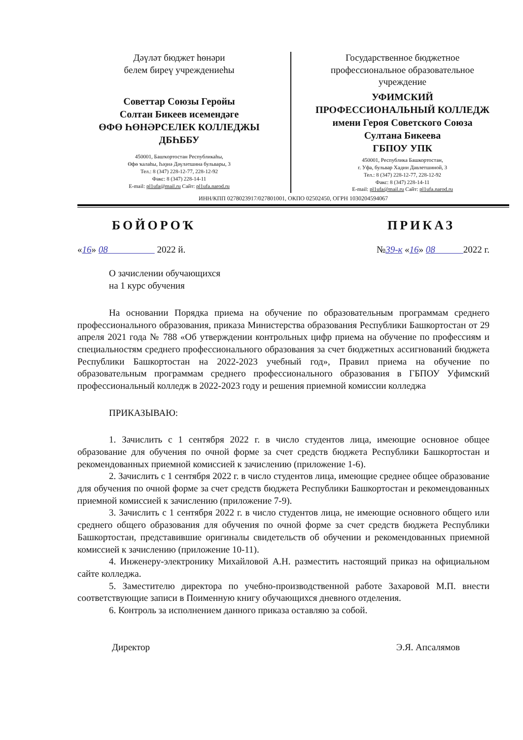Дәүләт бюджет һөнәри
белем биреү учреждениеһы
Советтар Союзы Геройы
Солтан Бикеев исемендәге
ӨФӨ ҺӨНӘРСЕЛЕК КОЛЛЕДЖЫ
ДБҺББУ
450001, Башҡортостан Республикаһы,
Өфө ҡалаһы, Һәҙиә Дәүләтшина бульвары, 3
Тел.: 8 (347) 228-12-77, 228-12-92
Факс: 8 (347) 228-14-11
E-mail: pl1ufa@mail.ru Сайт: pl1ufa.narod.ru
Государственное бюджетное
профессиональное образовательное
учреждение
УФИМСКИЙ
ПРОФЕССИОНАЛЬНЫЙ КОЛЛЕДЖ
имени Героя Советского Союза
Султана Бикеева
ГБПОУ УПК
450001, Республика Башкортостан,
г. Уфа, бульвар Хадии Давлетшиной, 3
Тел.: 8 (347) 228-12-77, 228-12-92
Факс: 8 (347) 228-14-11
E-mail: pl1ufa@mail.ru Сайт: pl1ufa.narod.ru
ИНН/КПП 0278023917/027801001, ОКПО 02502450, ОГРН 1030204594067
БОЙОРОҠ ПРИКАЗ
«16» 08 2022 й. №39-к «16» 08 2022 г.
О зачислении обучающихся
на 1 курс обучения
На основании Порядка приема на обучение по образовательным программам среднего профессионального образования, приказа Министерства образования Республики Башкортостан от 29 апреля 2021 года № 788 «Об утверждении контрольных цифр приема на обучение по профессиям и специальностям среднего профессионального образования за счет бюджетных ассигнований бюджета Республики Башкортостан на 2022-2023 учебный год», Правил приема на обучение по образовательным программам среднего профессионального образования в ГБПОУ Уфимский профессиональный колледж в 2022-2023 году и решения приемной комиссии колледжа
ПРИКАЗЫВАЮ:
1. Зачислить с 1 сентября 2022 г. в число студентов лица, имеющие основное общее образование для обучения по очной форме за счет средств бюджета Республики Башкортостан и рекомендованных приемной комиссией к зачислению (приложение 1-6).
2. Зачислить с 1 сентября 2022 г. в число студентов лица, имеющие среднее общее образование для обучения по очной форме за счет средств бюджета Республики Башкортостан и рекомендованных приемной комиссией к зачислению (приложение 7-9).
3. Зачислить с 1 сентября 2022 г. в число студентов лица, не имеющие основного общего или среднего общего образования для обучения по очной форме за счет средств бюджета Республики Башкортостан, представившие оригиналы свидетельств об обучении и рекомендованных приемной комиссией к зачислению (приложение 10-11).
4. Инженеру-электронику Михайловой А.Н. разместить настоящий приказ на официальном сайте колледжа.
5. Заместителю директора по учебно-производственной работе Захаровой М.П. внести соответствующие записи в Поименную книгу обучающихся дневного отделения.
6. Контроль за исполнением данного приказа оставляю за собой.
Директор Э.Я. Апсалямов